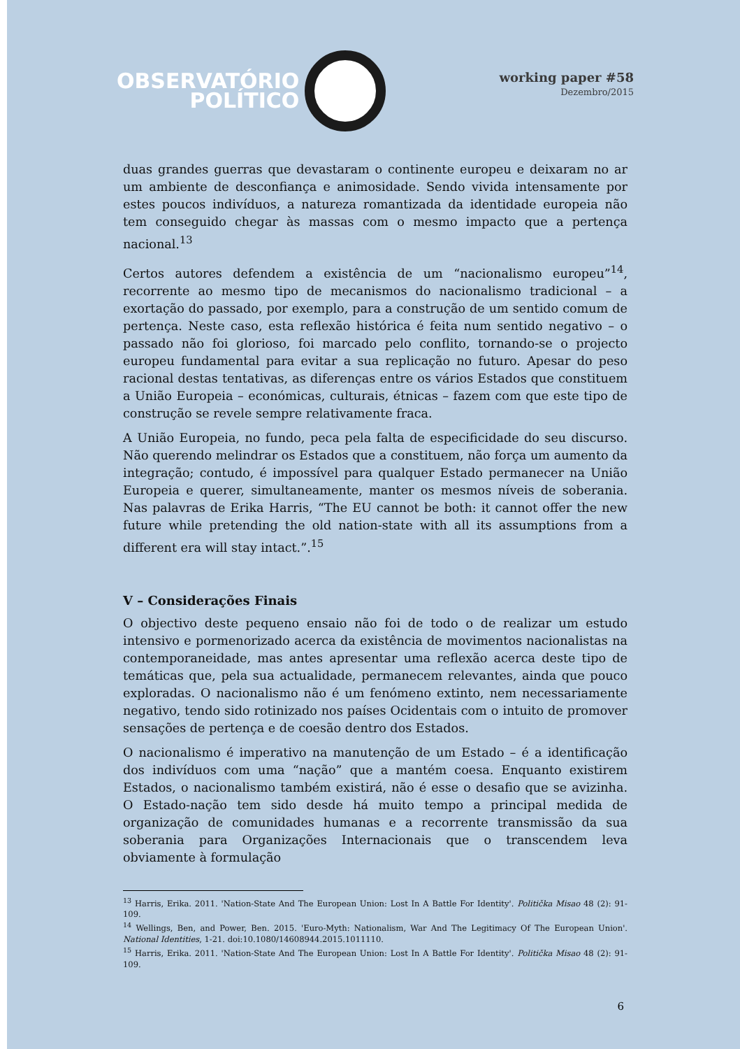OBSERVATÓRIO
POLÍTICO
working paper #58
Dezembro/2015
duas grandes guerras que devastaram o continente europeu e deixaram no ar um ambiente de desconfiança e animosidade. Sendo vivida intensamente por estes poucos indivíduos, a natureza romantizada da identidade europeia não tem conseguido chegar às massas com o mesmo impacto que a pertença nacional.<sup>13</sup>
Certos autores defendem a existência de um “nacionalismo europeu”<sup>14</sup>, recorrente ao mesmo tipo de mecanismos do nacionalismo tradicional – a exortação do passado, por exemplo, para a construção de um sentido comum de pertença. Neste caso, esta reflexão histórica é feita num sentido negativo – o passado não foi glorioso, foi marcado pelo conflito, tornando-se o projecto europeu fundamental para evitar a sua replicação no futuro. Apesar do peso racional destas tentativas, as diferenças entre os vários Estados que constituem a União Europeia – económicas, culturais, étnicas – fazem com que este tipo de construção se revele sempre relativamente fraca.
A União Europeia, no fundo, peca pela falta de especificidade do seu discurso. Não querendo melindrar os Estados que a constituem, não força um aumento da integração; contudo, é impossível para qualquer Estado permanecer na União Europeia e querer, simultaneamente, manter os mesmos níveis de soberania. Nas palavras de Erika Harris, “The EU cannot be both: it cannot offer the new future while pretending the old nation-state with all its assumptions from a different era will stay intact.”.<sup>15</sup>
V – Considerações Finais
O objectivo deste pequeno ensaio não foi de todo o de realizar um estudo intensivo e pormenorizado acerca da existência de movimentos nacionalistas na contemporaneidade, mas antes apresentar uma reflexão acerca deste tipo de temáticas que, pela sua actualidade, permanecem relevantes, ainda que pouco exploradas. O nacionalismo não é um fenómeno extinto, nem necessariamente negativo, tendo sido rotinizado nos países Ocidentais com o intuito de promover sensações de pertença e de coesão dentro dos Estados.
O nacionalismo é imperativo na manutenção de um Estado – é a identificação dos indivíduos com uma “nação” que a mantém coesa. Enquanto existirem Estados, o nacionalismo também existirá, não é esse o desafio que se avizinha. O Estado-nação tem sido desde há muito tempo a principal medida de organização de comunidades humanas e a recorrente transmissão da sua soberania para Organizações Internacionais que o transcendem leva obviamente à formulação
<sup>13</sup> Harris, Erika. 2011. 'Nation-State And The European Union: Lost In A Battle For Identity'. Politička Misao 48 (2): 91-109.
<sup>14</sup> Wellings, Ben, and Power, Ben. 2015. 'Euro-Myth: Nationalism, War And The Legitimacy Of The European Union'. National Identities, 1-21. doi:10.1080/14608944.2015.1011110.
<sup>15</sup> Harris, Erika. 2011. 'Nation-State And The European Union: Lost In A Battle For Identity'. Politička Misao 48 (2): 91-109.
6